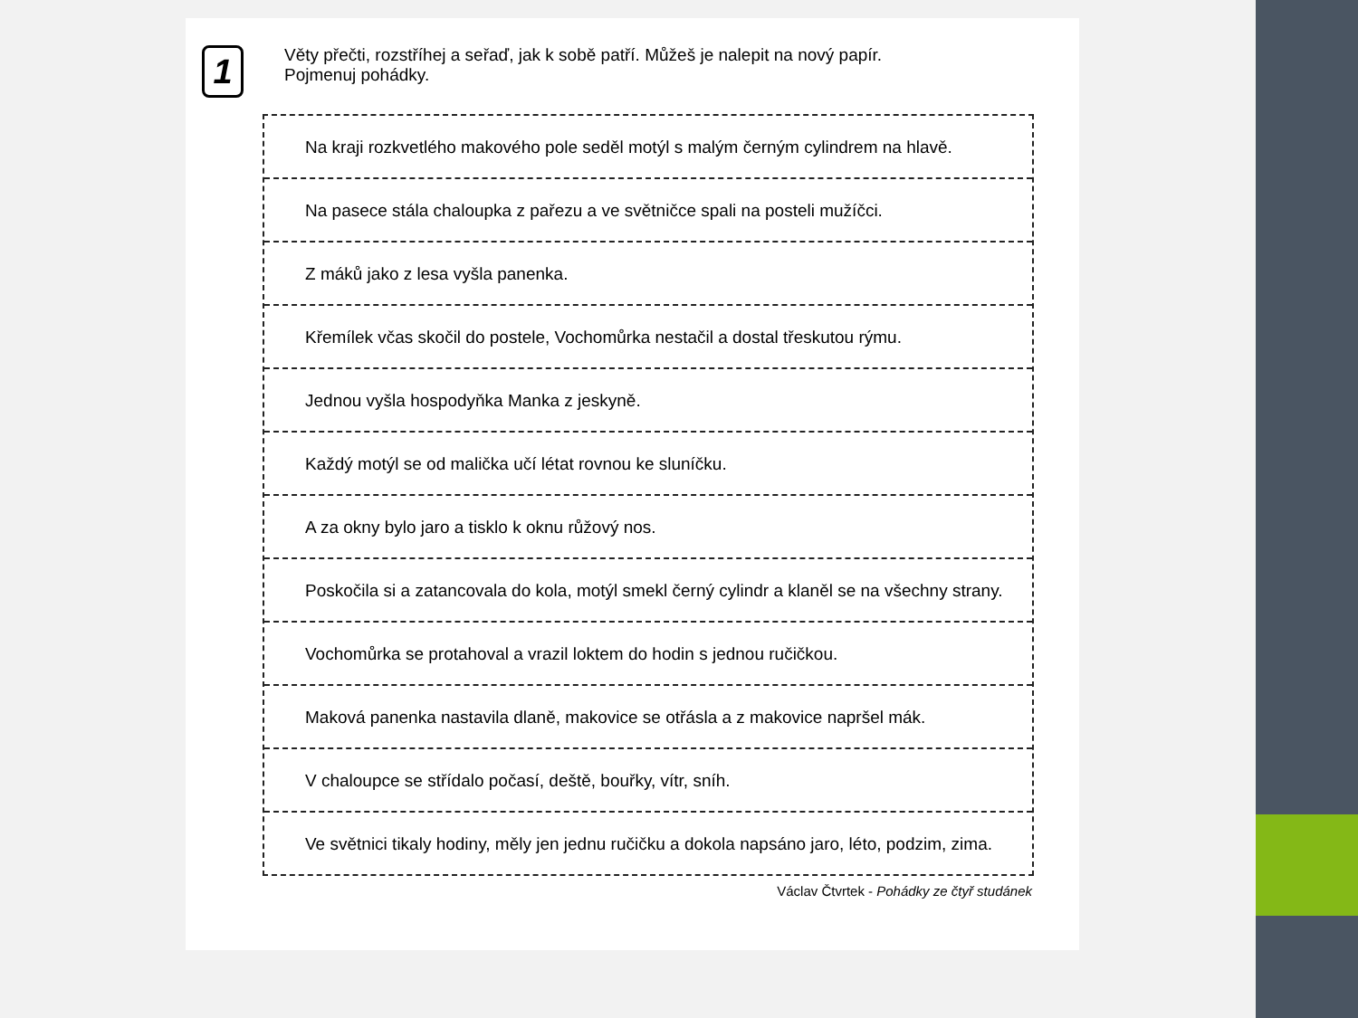1
Věty přečti, rozstříhej a seřaď, jak k sobě patří. Můžeš je nalepit na nový papír.
Pojmenuj pohádky.
Na kraji rozkvetlého makového pole seděl motýl s malým černým cylindrem na hlavě.
Na pasece stála chaloupka z pařezu a ve světničce spali na posteli mužíčci.
Z máků jako z lesa vyšla panenka.
Křemílek včas skočil do postele, Vochomůrka nestačil a dostal třeskutou rýmu.
Jednou vyšla hospodyňka Manka z jeskyně.
Každý motýl se od malička učí létat rovnou ke sluníčku.
A za okny bylo jaro a tisklo k oknu růžový nos.
Poskočila si a zatancovala do kola, motýl smekl černý cylindr a klaněl se na všechny strany.
Vochomůrka se protahoval a vrazil loktem do hodin s jednou ručičkou.
Maková panenka nastavila dlaně, makovice se otřásla a z makovice napršel mák.
V chaloupce se střídalo počasí, deště, bouřky, vítr, sníh.
Ve světnici tikaly hodiny, měly jen jednu ručičku a dokola napsáno jaro, léto, podzim, zima.
Václav Čtvrtek - Pohádky ze čtyř studánek